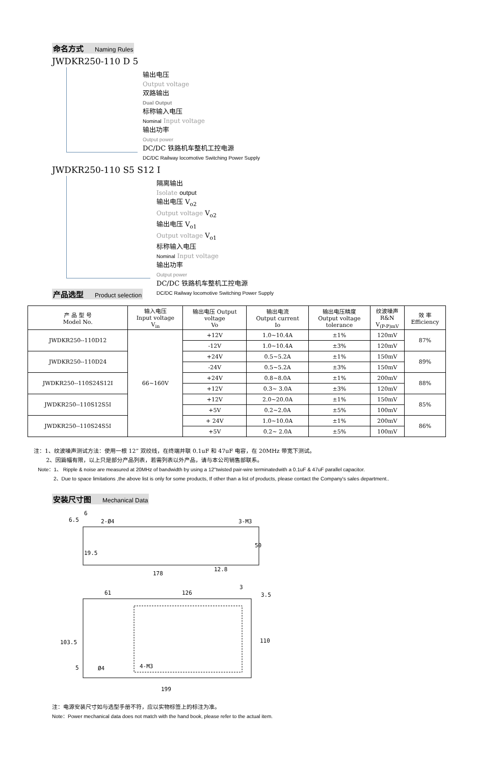命名方式 Naming Rules
JWDKR250-110 D 5
输出电压
Output voltage
双路输出
Dual Output
标称输入电压
Nominal Input voltage
输出功率
Output power
DC/DC 铁路机车整机工控电源
DC/DC Railway locomotive Switching Power Supply
JWDKR250-110 S5 S12 I
隔离输出
Isolate output
输出电压 V<sub>o2</sub>
Output voltage V<sub>o2</sub>
输出电压 V<sub>o1</sub>
Output voltage V<sub>o1</sub>
标称输入电压
Nominal Input voltage
输出功率
Output power
DC/DC 铁路机车整机工控电源
DC/DC Railway locomotive Switching Power Supply
产品选型 Product selection
| 产 品 型 号 Model No. | 输入电压 Input voltage V<sub>in</sub> | 输出电压 Output voltage Vo | 输出电流 Output current Io | 输出电压精度 Output voltage tolerance | 纹波噪声 R&N V<sub>(P-P)mV</sub> | 效 率 Efficiency |
| --- | --- | --- | --- | --- | --- | --- |
| JWDKR250--110D12 | 66~160V | +12V | 1.0~10.4A | ±1% | 120mV | 87% |
| | | -12V | 1.0~10.4A | ±3% | 120mV | |
| JWDKR250--110D24 | | +24V | 0.5~5.2A | ±1% | 150mV | 89% |
| | | -24V | 0.5~5.2A | ±3% | 150mV | |
| JWDKR250--110S24S12I | | +24V | 0.8~8.0A | ±1% | 200mV | 88% |
| | | +12V | 0.3~ 3.0A | ±3% | 120mV | |
| JWDKR250--110S12S5I | | +12V | 2.0~20.0A | ±1% | 150mV | 85% |
| | | +5V | 0.2~2.0A | ±5% | 100mV | |
| JWDKR250--110S24S5I | | + 24V | 1.0~10.0A | ±1% | 200mV | 86% |
| | | +5V | 0.2~ 2.0A | ±5% | 100mV | |
注：1、纹波噪声测试方法：使用一根 12” 双绞线，在终端并联 0.1uF 和 47uF 电容，在 20MHz 带宽下测试。
2、因篇幅有限，以上只是部分产品列表，若需列表以外产品，请与本公司销售部联系。
Note：1、 Ripple & noise are measured at 20MHz of bandwidth by using a 12"twisted pair-wire terminatedwith a 0.1uF & 47uF parallel capacitor.
2、Due to space limitations ,the above list is only for some products, If other than a list of products, please contact the Company's sales department..
安装尺寸图 Mechanical Data
6.5
6
2-Ø4
3-M3
19.5
50
178
12.8
61
126
3
3.5
103.5
110
5
Ø4
4-M3
199
注：电源安装尺寸如与选型手册不符，应以实物标签上的标注为准。
Note：Power mechanical data does not match with the hand book, please refer to the actual item.